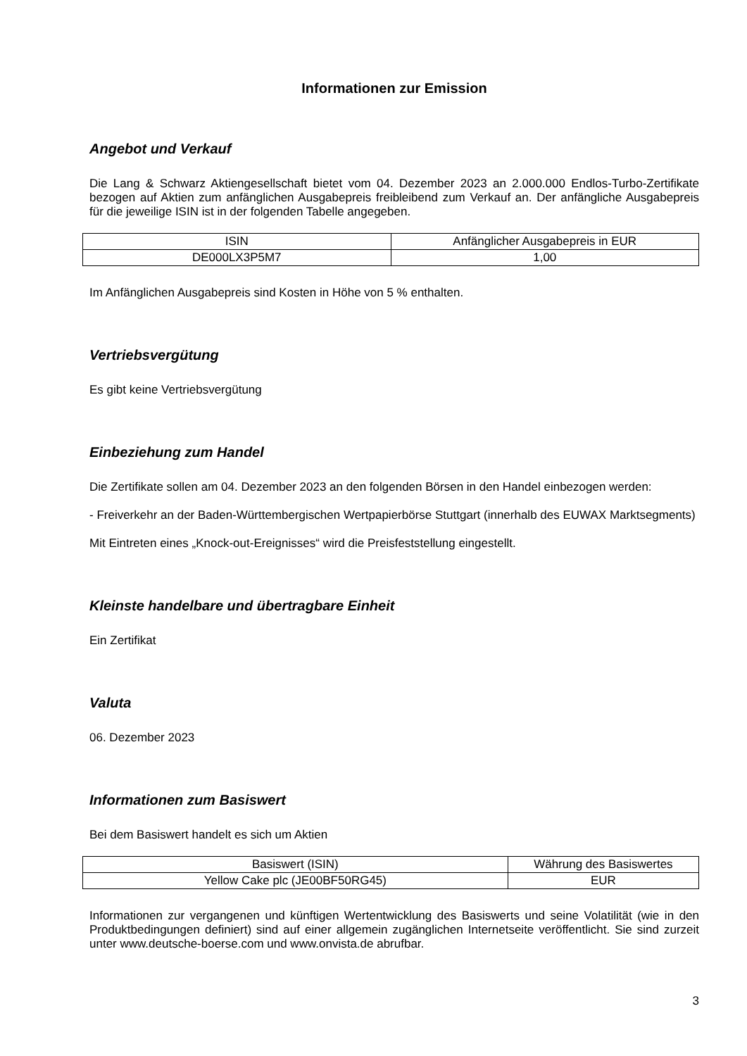Informationen zur Emission
Angebot und Verkauf
Die Lang & Schwarz Aktiengesellschaft bietet vom 04. Dezember 2023 an 2.000.000 Endlos-Turbo-Zertifikate bezogen auf Aktien zum anfänglichen Ausgabepreis freibleibend zum Verkauf an. Der anfängliche Ausgabepreis für die jeweilige ISIN ist in der folgenden Tabelle angegeben.
| ISIN | Anfänglicher Ausgabepreis in EUR |
| DE000LX3P5M7 | 1,00 |
Im Anfänglichen Ausgabepreis sind Kosten in Höhe von 5 % enthalten.
Vertriebsvergütung
Es gibt keine Vertriebsvergütung
Einbeziehung zum Handel
Die Zertifikate sollen am 04. Dezember 2023 an den folgenden Börsen in den Handel einbezogen werden:
- Freiverkehr an der Baden-Württembergischen Wertpapierbörse Stuttgart (innerhalb des EUWAX Marktsegments)
Mit Eintreten eines „Knock-out-Ereignisses“ wird die Preisfeststellung eingestellt.
Kleinste handelbare und übertragbare Einheit
Ein Zertifikat
Valuta
06. Dezember 2023
Informationen zum Basiswert
Bei dem Basiswert handelt es sich um Aktien
| Basiswert (ISIN) | Währung des Basiswertes |
| Yellow Cake plc (JE00BF50RG45) | EUR |
Informationen zur vergangenen und künftigen Wertentwicklung des Basiswerts und seine Volatilität (wie in den Produktbedingungen definiert) sind auf einer allgemein zugänglichen Internetseite veröffentlicht. Sie sind zurzeit unter www.deutsche-boerse.com und www.onvista.de abrufbar.
3